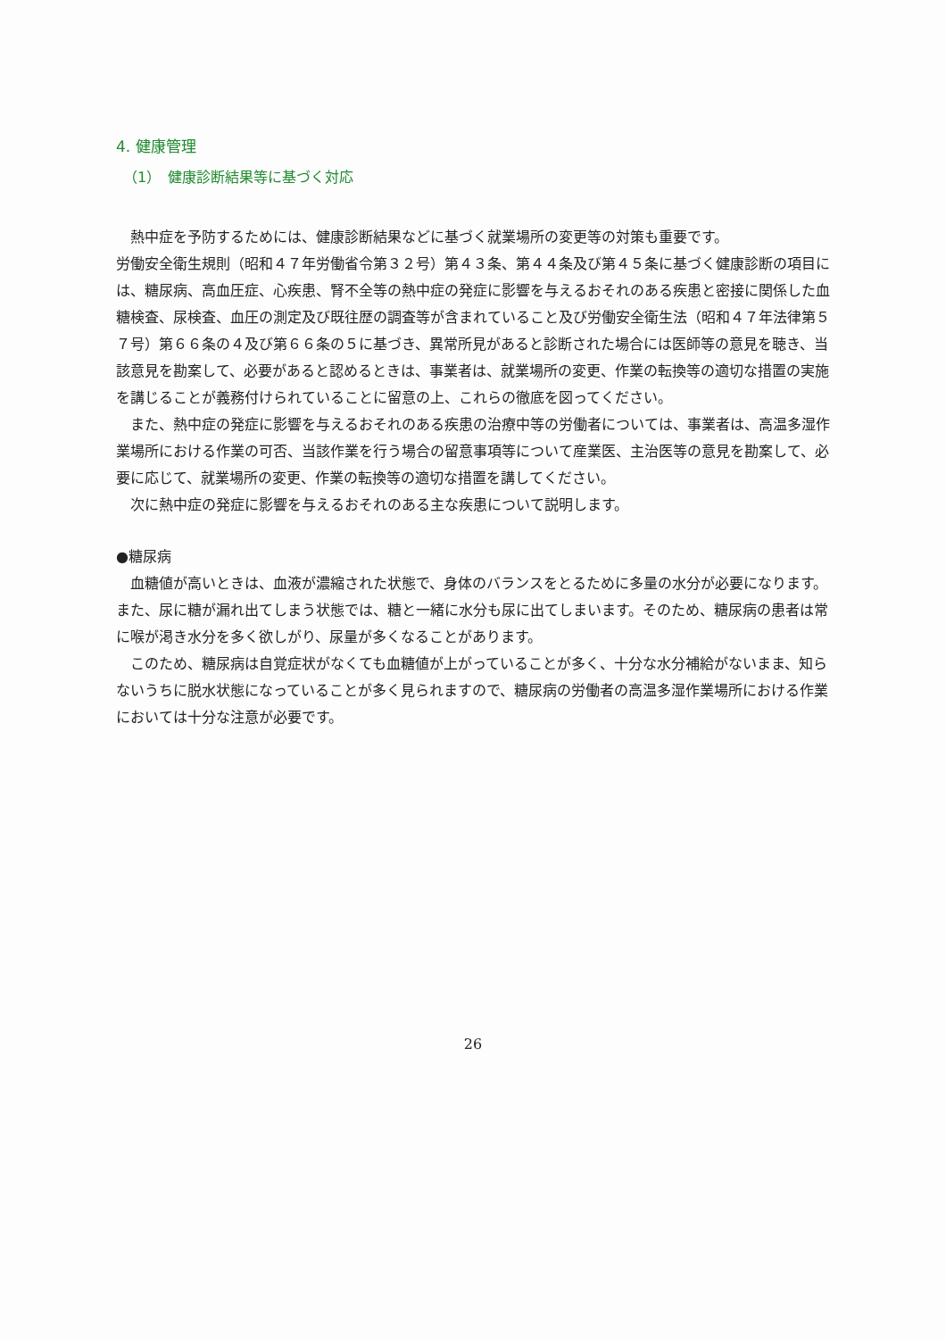4. 健康管理
（1）　健康診断結果等に基づく対応
熱中症を予防するためには、健康診断結果などに基づく就業場所の変更等の対策も重要です。
労働安全衛生規則（昭和４７年労働省令第３２号）第４３条、第４４条及び第４５条に基づく健康診断の項目には、糖尿病、高血圧症、心疾患、腎不全等の熱中症の発症に影響を与えるおそれのある疾患と密接に関係した血糖検査、尿検査、血圧の測定及び既往歴の調査等が含まれていること及び労働安全衛生法（昭和４７年法律第５７号）第６６条の４及び第６６条の５に基づき、異常所見があると診断された場合には医師等の意見を聴き、当該意見を勘案して、必要があると認めるときは、事業者は、就業場所の変更、作業の転換等の適切な措置の実施を講じることが義務付けられていることに留意の上、これらの徹底を図ってください。
また、熱中症の発症に影響を与えるおそれのある疾患の治療中等の労働者については、事業者は、高温多湿作業場所における作業の可否、当該作業を行う場合の留意事項等について産業医、主治医等の意見を勘案して、必要に応じて、就業場所の変更、作業の転換等の適切な措置を講してください。
次に熱中症の発症に影響を与えるおそれのある主な疾患について説明します。
●糖尿病
血糖値が高いときは、血液が濃縮された状態で、身体のバランスをとるために多量の水分が必要になります。また、尿に糖が漏れ出てしまう状態では、糖と一緒に水分も尿に出てしまいます。そのため、糖尿病の患者は常に喉が渇き水分を多く欲しがり、尿量が多くなることがあります。
このため、糖尿病は自覚症状がなくても血糖値が上がっていることが多く、十分な水分補給がないまま、知らないうちに脱水状態になっていることが多く見られますので、糖尿病の労働者の高温多湿作業場所における作業においては十分な注意が必要です。
26